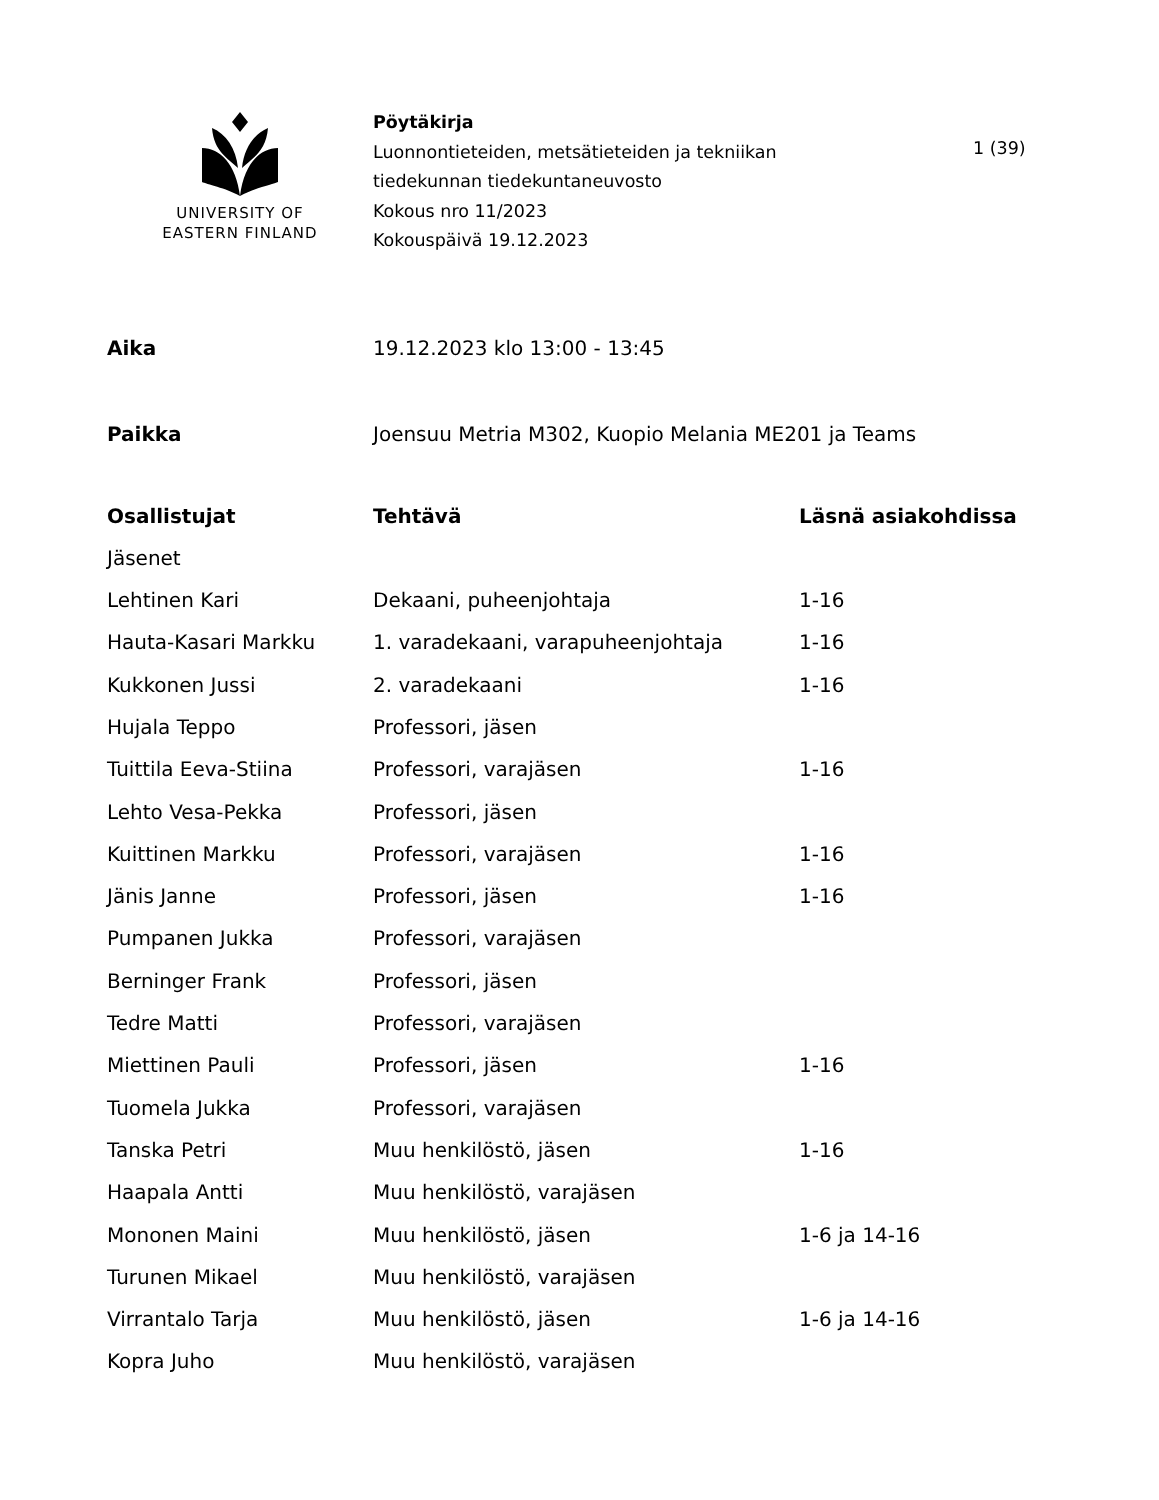UNIVERSITY OF
EASTERN FINLAND
Pöytäkirja
Luonnontieteiden, metsätieteiden ja tekniikan
tiedekunnan tiedekuntaneuvosto
Kokous nro 11/2023
Kokouspäivä 19.12.2023
1 (39)
Aika 19.12.2023 klo 13:00 - 13:45
Paikka Joensuu Metria M302, Kuopio Melania ME201 ja Teams
| Osallistujat | Tehtävä | Läsnä asiakohdissa |
| --- | --- | --- |
| Jäsenet | | |
| Lehtinen Kari | Dekaani, puheenjohtaja | 1-16 |
| Hauta-Kasari Markku | 1. varadekaani, varapuheenjohtaja | 1-16 |
| Kukkonen Jussi | 2. varadekaani | 1-16 |
| Hujala Teppo | Professori, jäsen | |
| Tuittila Eeva-Stiina | Professori, varajäsen | 1-16 |
| Lehto Vesa-Pekka | Professori, jäsen | |
| Kuittinen Markku | Professori, varajäsen | 1-16 |
| Jänis Janne | Professori, jäsen | 1-16 |
| Pumpanen Jukka | Professori, varajäsen | |
| Berninger Frank | Professori, jäsen | |
| Tedre Matti | Professori, varajäsen | |
| Miettinen Pauli | Professori, jäsen | 1-16 |
| Tuomela Jukka | Professori, varajäsen | |
| Tanska Petri | Muu henkilöstö, jäsen | 1-16 |
| Haapala Antti | Muu henkilöstö, varajäsen | |
| Mononen Maini | Muu henkilöstö, jäsen | 1-6 ja 14-16 |
| Turunen Mikael | Muu henkilöstö, varajäsen | |
| Virrantalo Tarja | Muu henkilöstö, jäsen | 1-6 ja 14-16 |
| Kopra Juho | Muu henkilöstö, varajäsen | |